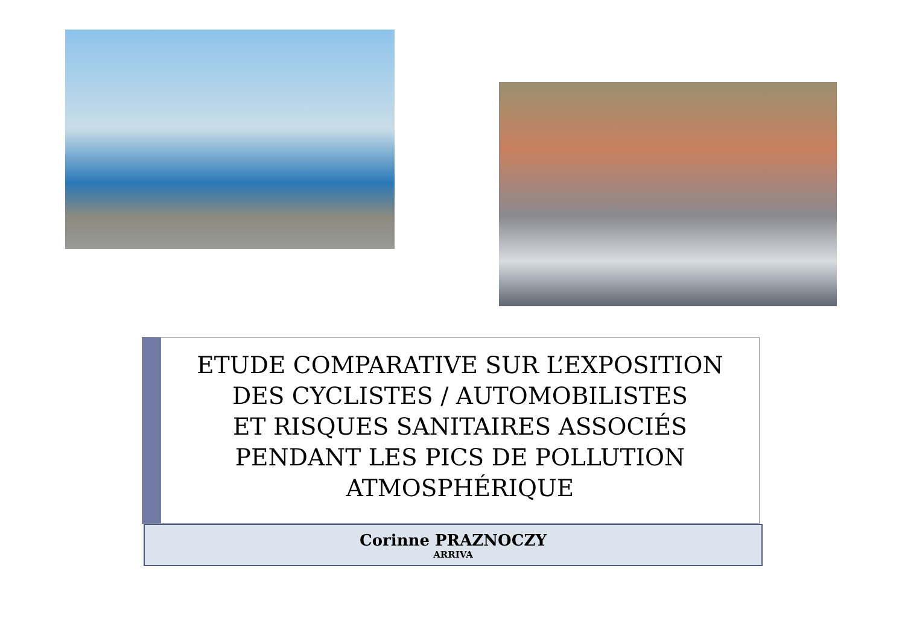ETUDE COMPARATIVE SUR L’EXPOSITION
DES CYCLISTES / AUTOMOBILISTES
ET RISQUES SANITAIRES ASSOCIÉS
PENDANT LES PICS DE POLLUTION
ATMOSPHÉRIQUE
Corinne PRAZNOCZY
ARRIVA